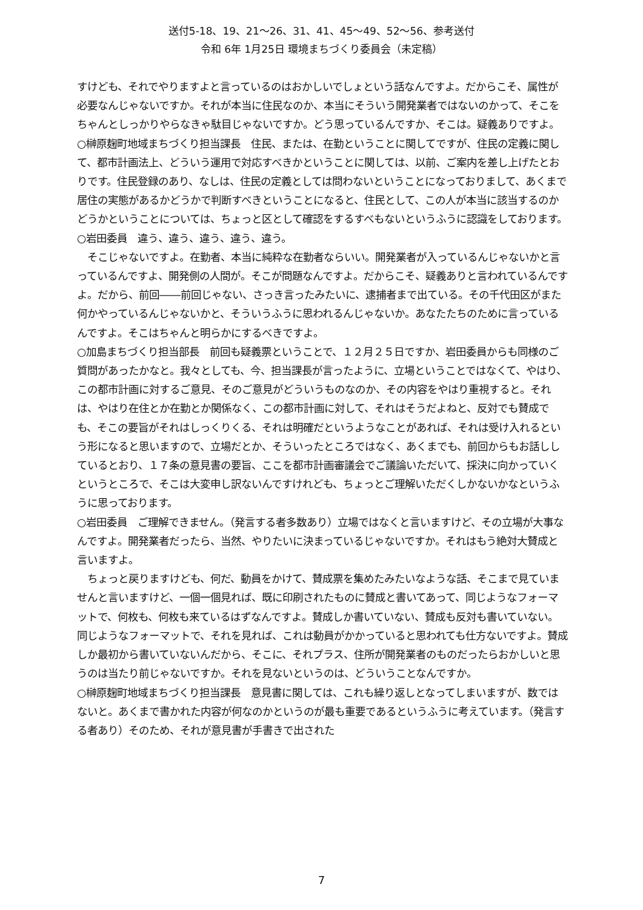送付5-18、19、21～26、31、41、45～49、52～56、参考送付
令和 6年 1月25日 環境まちづくり委員会（未定稿）
すけども、それでやりますよと言っているのはおかしいでしょという話なんですよ。だからこそ、属性が必要なんじゃないですか。それが本当に住民なのか、本当にそういう開発業者ではないのかって、そこをちゃんとしっかりやらなきゃ駄目じゃないですか。どう思っているんですか、そこは。疑義ありですよ。
○榊原麹町地域まちづくり担当課長　住民、または、在勤ということに関してですが、住民の定義に関して、都市計画法上、どういう運用で対応すべきかということに関しては、以前、ご案内を差し上げたとおりです。住民登録のあり、なしは、住民の定義としては問わないということになっておりまして、あくまで居住の実態があるかどうかで判断すべきということになると、住民として、この人が本当に該当するのかどうかということについては、ちょっと区として確認をするすべもないというふうに認識をしております。
○岩田委員　違う、違う、違う、違う、違う。
　そこじゃないですよ。在勤者、本当に純粋な在勤者ならいい。開発業者が入っているんじゃないかと言っているんですよ、開発側の人間が。そこが問題なんですよ。だからこそ、疑義ありと言われているんですよ。だから、前回――前回じゃない、さっき言ったみたいに、逮捕者まで出ている。その千代田区がまた何かやっているんじゃないかと、そういうふうに思われるんじゃないか。あなたたちのために言っているんですよ。そこはちゃんと明らかにするべきですよ。
○加島まちづくり担当部長　前回も疑義票ということで、１２月２５日ですか、岩田委員からも同様のご質問があったかなと。我々としても、今、担当課長が言ったように、立場ということではなくて、やはり、この都市計画に対するご意見、そのご意見がどういうものなのか、その内容をやはり重視すると。それは、やはり在住とか在勤とか関係なく、この都市計画に対して、それはそうだよねと、反対でも賛成でも、そこの要旨がそれはしっくりくる、それは明確だというようなことがあれば、それは受け入れるという形になると思いますので、立場だとか、そういったところではなく、あくまでも、前回からもお話ししているとおり、１７条の意見書の要旨、ここを都市計画審議会でご議論いただいて、採決に向かっていくというところで、そこは大変申し訳ないんですけれども、ちょっとご理解いただくしかないかなというふうに思っております。
○岩田委員　ご理解できません。（発言する者多数あり）立場ではなくと言いますけど、その立場が大事なんですよ。開発業者だったら、当然、やりたいに決まっているじゃないですか。それはもう絶対大賛成と言いますよ。
　ちょっと戻りますけども、何だ、動員をかけて、賛成票を集めたみたいなような話、そこまで見ていませんと言いますけど、一個一個見れば、既に印刷されたものに賛成と書いてあって、同じようなフォーマットで、何枚も、何枚も来ているはずなんですよ。賛成しか書いていない、賛成も反対も書いていない。同じようなフォーマットで、それを見れば、これは動員がかかっていると思われても仕方ないですよ。賛成しか最初から書いていないんだから、そこに、それプラス、住所が開発業者のものだったらおかしいと思うのは当たり前じゃないですか。それを見ないというのは、どういうことなんですか。
○榊原麹町地域まちづくり担当課長　意見書に関しては、これも繰り返しとなってしまいますが、数ではないと。あくまで書かれた内容が何なのかというのが最も重要であるというふうに考えています。（発言する者あり）そのため、それが意見書が手書きで出された
7